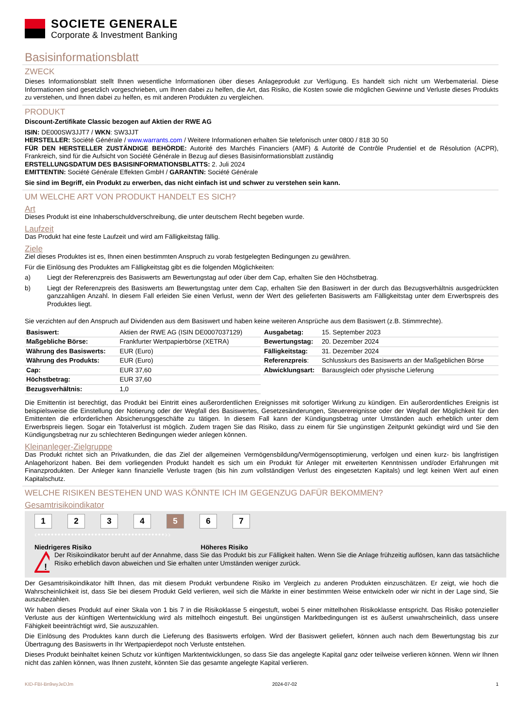SOCIETE GENERALE
Corporate & Investment Banking
Basisinformationsblatt
ZWECK
Dieses Informationsblatt stellt Ihnen wesentliche Informationen über dieses Anlageprodukt zur Verfügung. Es handelt sich nicht um Werbematerial. Diese Informationen sind gesetzlich vorgeschrieben, um Ihnen dabei zu helfen, die Art, das Risiko, die Kosten sowie die möglichen Gewinne und Verluste dieses Produkts zu verstehen, und Ihnen dabei zu helfen, es mit anderen Produkten zu vergleichen.
PRODUKT
Discount-Zertifikate Classic bezogen auf Aktien der RWE AG
ISIN: DE000SW3JJT7 / WKN: SW3JJT
HERSTELLER: Société Générale / www.warrants.com / Weitere Informationen erhalten Sie telefonisch unter 0800 / 818 30 50
FÜR DEN HERSTELLER ZUSTÄNDIGE BEHÖRDE: Autorité des Marchés Financiers (AMF) & Autorité de Contrôle Prudentiel et de Résolution (ACPR), Frankreich, sind für die Aufsicht von Société Générale in Bezug auf dieses Basisinformationsblatt zuständig
ERSTELLUNGSDATUM DES BASISINFORMATIONSBLATTS: 2. Juli 2024
EMITTENTIN: Société Générale Effekten GmbH / GARANTIN: Société Générale
Sie sind im Begriff, ein Produkt zu erwerben, das nicht einfach ist und schwer zu verstehen sein kann.
UM WELCHE ART VON PRODUKT HANDELT ES SICH?
Art
Dieses Produkt ist eine Inhaberschuldverschreibung, die unter deutschem Recht begeben wurde.
Laufzeit
Das Produkt hat eine feste Laufzeit und wird am Fälligkeitstag fällig.
Ziele
Ziel dieses Produktes ist es, Ihnen einen bestimmten Anspruch zu vorab festgelegten Bedingungen zu gewähren.
Für die Einlösung des Produktes am Fälligkeitstag gibt es die folgenden Möglichkeiten:
a) Liegt der Referenzpreis des Basiswerts am Bewertungstag auf oder über dem Cap, erhalten Sie den Höchstbetrag.
b) Liegt der Referenzpreis des Basiswerts am Bewertungstag unter dem Cap, erhalten Sie den Basiswert in der durch das Bezugsverhältnis ausgedrückten ganzzahligen Anzahl. In diesem Fall erleiden Sie einen Verlust, wenn der Wert des gelieferten Basiswerts am Fälligkeitstag unter dem Erwerbspreis des Produktes liegt.
Sie verzichten auf den Anspruch auf Dividenden aus dem Basiswert und haben keine weiteren Ansprüche aus dem Basiswert (z.B. Stimmrechte).
| Basiswert: | Aktien der RWE AG (ISIN DE0007037129) |
| Maßgebliche Börse: | Frankfurter Wertpapierbörse (XETRA) |
| Währung des Basiswerts: | EUR (Euro) |
| Währung des Produkts: | EUR (Euro) |
| Cap: | EUR 37,60 |
| Höchstbetrag: | EUR 37,60 |
| Bezugsverhältnis: | 1,0 |
| Ausgabetag: | 15. September 2023 |
| Bewertungstag: | 20. Dezember 2024 |
| Fälligkeitstag: | 31. Dezember 2024 |
| Referenzpreis : | Schlusskurs des Basiswerts an der Maßgeblichen Börse |
| Abwicklungsart: | Barausgleich oder physische Lieferung |
Die Emittentin ist berechtigt, das Produkt bei Eintritt eines außerordentlichen Ereignisses mit sofortiger Wirkung zu kündigen. Ein außerordentliches Ereignis ist beispielsweise die Einstellung der Notierung oder der Wegfall des Basiswertes, Gesetzesänderungen, Steuerereignisse oder der Wegfall der Möglichkeit für den Emittenten die erforderlichen Absicherungsgeschäfte zu tätigen. In diesem Fall kann der Kündigungsbetrag unter Umständen auch erheblich unter dem Erwerbspreis liegen. Sogar ein Totalverlust ist möglich. Zudem tragen Sie das Risiko, dass zu einem für Sie ungünstigen Zeitpunkt gekündigt wird und Sie den Kündigungsbetrag nur zu schlechteren Bedingungen wieder anlegen können.
Kleinanleger-Zielgruppe
Das Produkt richtet sich an Privatkunden, die das Ziel der allgemeinen Vermögensbildung/Vermögensoptimierung, verfolgen und einen kurz- bis langfristigen Anlagehorizont haben. Bei dem vorliegenden Produkt handelt es sich um ein Produkt für Anleger mit erweiterten Kenntnissen und/oder Erfahrungen mit Finanzprodukten. Der Anleger kann finanzielle Verluste tragen (bis hin zum vollständigen Verlust des eingesetzten Kapitals) und legt keinen Wert auf einen Kapitalschutz.
WELCHE RISIKEN BESTEHEN UND WAS KÖNNTE ICH IM GEGENZUG DAFÜR BEKOMMEN?
Gesamtrisikoindikator
1 2 3 4 5 6 7
‹••••••••••••••••••••••••••••••••••••••››
Niedrigeres Risiko Höheres Risiko
!
Der Risikoindikator beruht auf der Annahme, dass Sie das Produkt bis zur Fälligkeit halten. Wenn Sie die Anlage frühzeitig auflösen, kann das tatsächliche Risiko erheblich davon abweichen und Sie erhalten unter Umständen weniger zurück.
Der Gesamtrisikoindikator hilft Ihnen, das mit diesem Produkt verbundene Risiko im Vergleich zu anderen Produkten einzuschätzen. Er zeigt, wie hoch die Wahrscheinlichkeit ist, dass Sie bei diesem Produkt Geld verlieren, weil sich die Märkte in einer bestimmten Weise entwickeln oder wir nicht in der Lage sind, Sie auszubezahlen.
Wir haben dieses Produkt auf einer Skala von 1 bis 7 in die Risikoklasse 5 eingestuft, wobei 5 einer mittelhohen Risikoklasse entspricht. Das Risiko potenzieller Verluste aus der künftigen Wertentwicklung wird als mittelhoch eingestuft. Bei ungünstigen Marktbedingungen ist es äußerst unwahrscheinlich, dass unsere Fähigkeit beeinträchtigt wird, Sie auszuzahlen.
Die Einlösung des Produktes kann durch die Lieferung des Basiswerts erfolgen. Wird der Basiswert geliefert, können auch nach dem Bewertungstag bis zur Übertragung des Basiswerts in Ihr Wertpapierdepot noch Verluste entstehen.
Dieses Produkt beinhaltet keinen Schutz vor künftigen Marktentwicklungen, so dass Sie das angelegte Kapital ganz oder teilweise verlieren können. Wenn wir Ihnen nicht das zahlen können, was Ihnen zusteht, könnten Sie das gesamte angelegte Kapital verlieren.
KID-FBI-Bn9wyJeDJm 2024-07-02 1